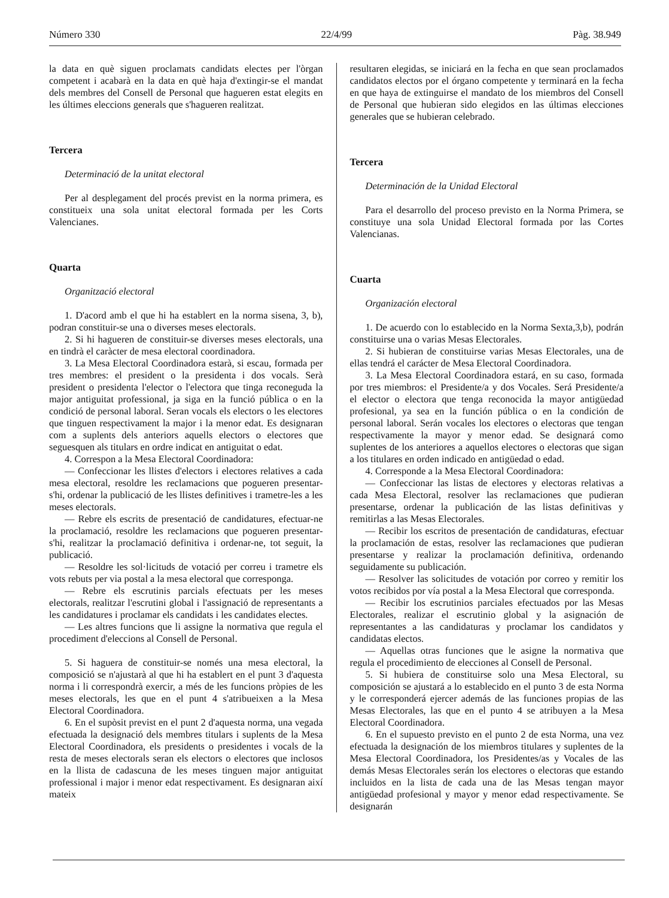Número 330 22/4/99 Pàg. 38.949
la data en què siguen proclamats candidats electes per l'òrgan competent i acabarà en la data en què haja d'extingir-se el mandat dels membres del Consell de Personal que hagueren estat elegits en les últimes eleccions generals que s'hagueren realitzat.
Tercera
Determinació de la unitat electoral
Per al desplegament del procés previst en la norma primera, es constitueix una sola unitat electoral formada per les Corts Valencianes.
Quarta
Organització electoral
1. D'acord amb el que hi ha establert en la norma sisena, 3, b), podran constituir-se una o diverses meses electorals.
2. Si hi hagueren de constituir-se diverses meses electorals, una en tindrà el caràcter de mesa electoral coordinadora.
3. La Mesa Electoral Coordinadora estarà, si escau, formada per tres membres: el president o la presidenta i dos vocals. Serà president o presidenta l'elector o l'electora que tinga reconeguda la major antiguitat professional, ja siga en la funció pública o en la condició de personal laboral. Seran vocals els electors o les electores que tinguen respectivament la major i la menor edat. Es designaran com a suplents dels anteriors aquells electors o electores que seguesquen als titulars en ordre indicat en antiguitat o edat.
4. Correspon a la Mesa Electoral Coordinadora:
— Confeccionar les llistes d'electors i electores relatives a cada mesa electoral, resoldre les reclamacions que pogueren presentar-s'hi, ordenar la publicació de les llistes definitives i trametre-les a les meses electorals.
— Rebre els escrits de presentació de candidatures, efectuar-ne la proclamació, resoldre les reclamacions que pogueren presentar-s'hi, realitzar la proclamació definitiva i ordenar-ne, tot seguit, la publicació.
— Resoldre les sol·licituds de votació per correu i trametre els vots rebuts per via postal a la mesa electoral que corresponga.
— Rebre els escrutinis parcials efectuats per les meses electorals, realitzar l'escrutini global i l'assignació de representants a les candidatures i proclamar els candidats i les candidates electes.
— Les altres funcions que li assigne la normativa que regula el procediment d'eleccions al Consell de Personal.
5. Si haguera de constituir-se només una mesa electoral, la composició se n'ajustarà al que hi ha establert en el punt 3 d'aquesta norma i li correspondrà exercir, a més de les funcions pròpies de les meses electorals, les que en el punt 4 s'atribueixen a la Mesa Electoral Coordinadora.
6. En el supòsit previst en el punt 2 d'aquesta norma, una vegada efectuada la designació dels membres titulars i suplents de la Mesa Electoral Coordinadora, els presidents o presidentes i vocals de la resta de meses electorals seran els electors o electores que inclosos en la llista de cadascuna de les meses tinguen major antiguitat professional i major i menor edat respectivament. Es designaran així mateix
resultaren elegidas, se iniciará en la fecha en que sean proclamados candidatos electos por el órgano competente y terminará en la fecha en que haya de extinguirse el mandato de los miembros del Consell de Personal que hubieran sido elegidos en las últimas elecciones generales que se hubieran celebrado.
Tercera
Determinación de la Unidad Electoral
Para el desarrollo del proceso previsto en la Norma Primera, se constituye una sola Unidad Electoral formada por las Cortes Valencianas.
Cuarta
Organización electoral
1. De acuerdo con lo establecido en la Norma Sexta,3,b), podrán constituirse una o varias Mesas Electorales.
2. Si hubieran de constituirse varias Mesas Electorales, una de ellas tendrá el carácter de Mesa Electoral Coordinadora.
3. La Mesa Electoral Coordinadora estará, en su caso, formada por tres miembros: el Presidente/a y dos Vocales. Será Presidente/a el elector o electora que tenga reconocida la mayor antigüedad profesional, ya sea en la función pública o en la condición de personal laboral. Serán vocales los electores o electoras que tengan respectivamente la mayor y menor edad. Se designará como suplentes de los anteriores a aquellos electores o electoras que sigan a los titulares en orden indicado en antigüedad o edad.
4. Corresponde a la Mesa Electoral Coordinadora:
— Confeccionar las listas de electores y electoras relativas a cada Mesa Electoral, resolver las reclamaciones que pudieran presentarse, ordenar la publicación de las listas definitivas y remitirlas a las Mesas Electorales.
— Recibir los escritos de presentación de candidaturas, efectuar la proclamación de estas, resolver las reclamaciones que pudieran presentarse y realizar la proclamación definitiva, ordenando seguidamente su publicación.
— Resolver las solicitudes de votación por correo y remitir los votos recibidos por vía postal a la Mesa Electoral que corresponda.
— Recibir los escrutinios parciales efectuados por las Mesas Electorales, realizar el escrutinio global y la asignación de representantes a las candidaturas y proclamar los candidatos y candidatas electos.
— Aquellas otras funciones que le asigne la normativa que regula el procedimiento de elecciones al Consell de Personal.
5. Si hubiera de constituirse solo una Mesa Electoral, su composición se ajustará a lo establecido en el punto 3 de esta Norma y le corresponderá ejercer además de las funciones propias de las Mesas Electorales, las que en el punto 4 se atribuyen a la Mesa Electoral Coordinadora.
6. En el supuesto previsto en el punto 2 de esta Norma, una vez efectuada la designación de los miembros titulares y suplentes de la Mesa Electoral Coordinadora, los Presidentes/as y Vocales de las demás Mesas Electorales serán los electores o electoras que estando incluidos en la lista de cada una de las Mesas tengan mayor antigüedad profesional y mayor y menor edad respectivamente. Se designarán